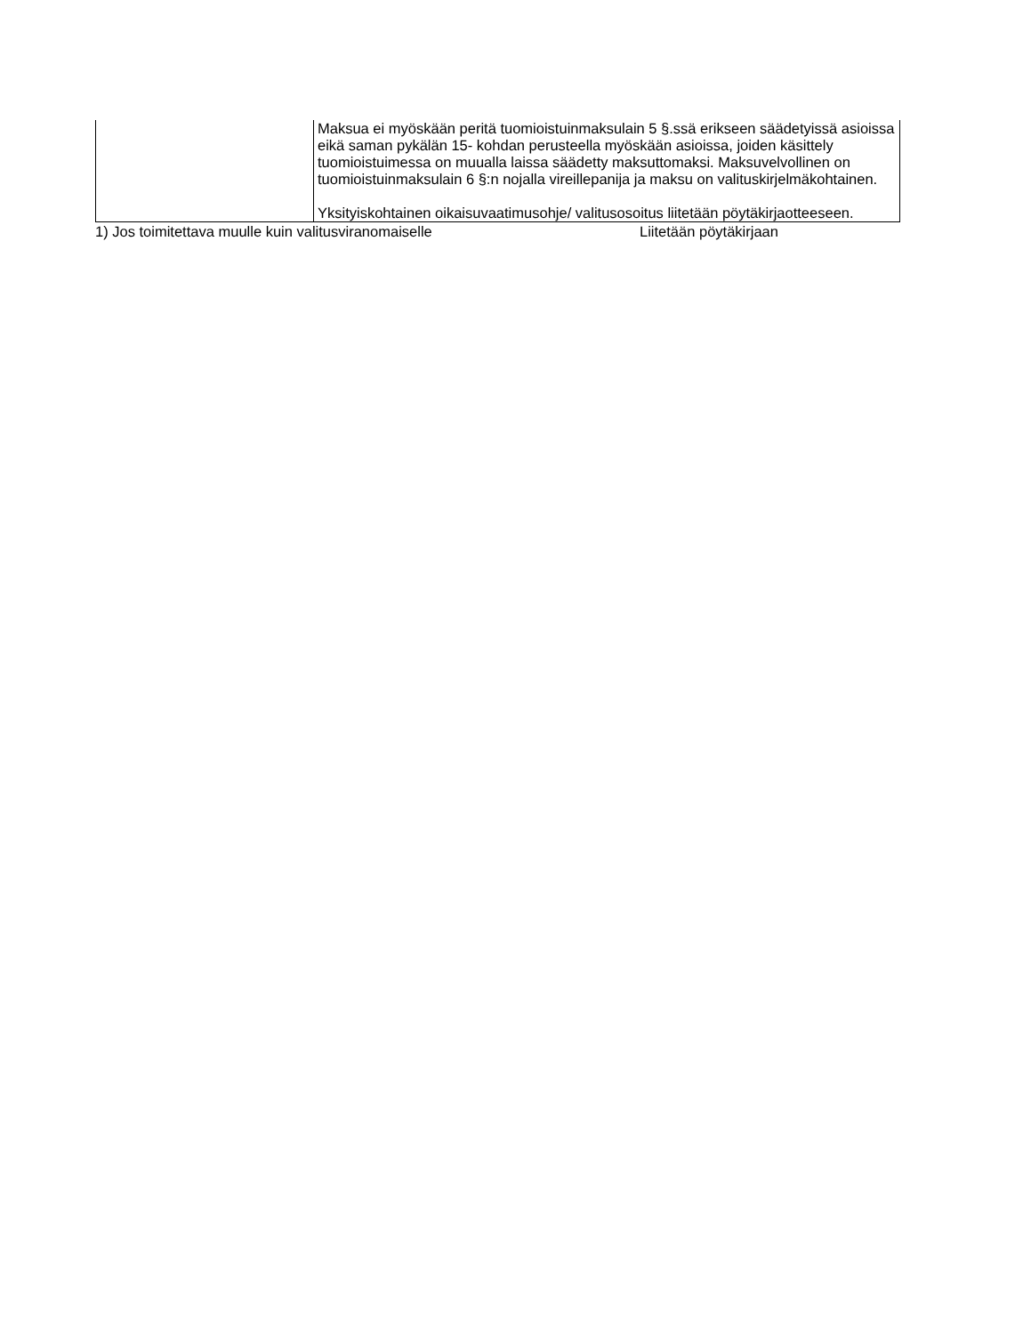| | Maksua ei myöskään peritä tuomioistuinmaksulain 5 §.ssä erikseen säädetyissä asioissa eikä saman pykälän 15- kohdan perusteella myöskään asioissa, joiden käsittely tuomioistuimessa on muualla laissa säädetty maksuttomaksi. Maksuvelvollinen on tuomioistuinmaksulain 6 §:n nojalla vireillepanija ja maksu on valituskirjelmäkohtainen. Yksityiskohtainen oikaisuvaatimusohje/ valitusosoitus liitetään pöytäkirjaotteeseen. |
1) Jos toimitettava muulle kuin valitusviranomaiselle Liitetään pöytäkirjaan